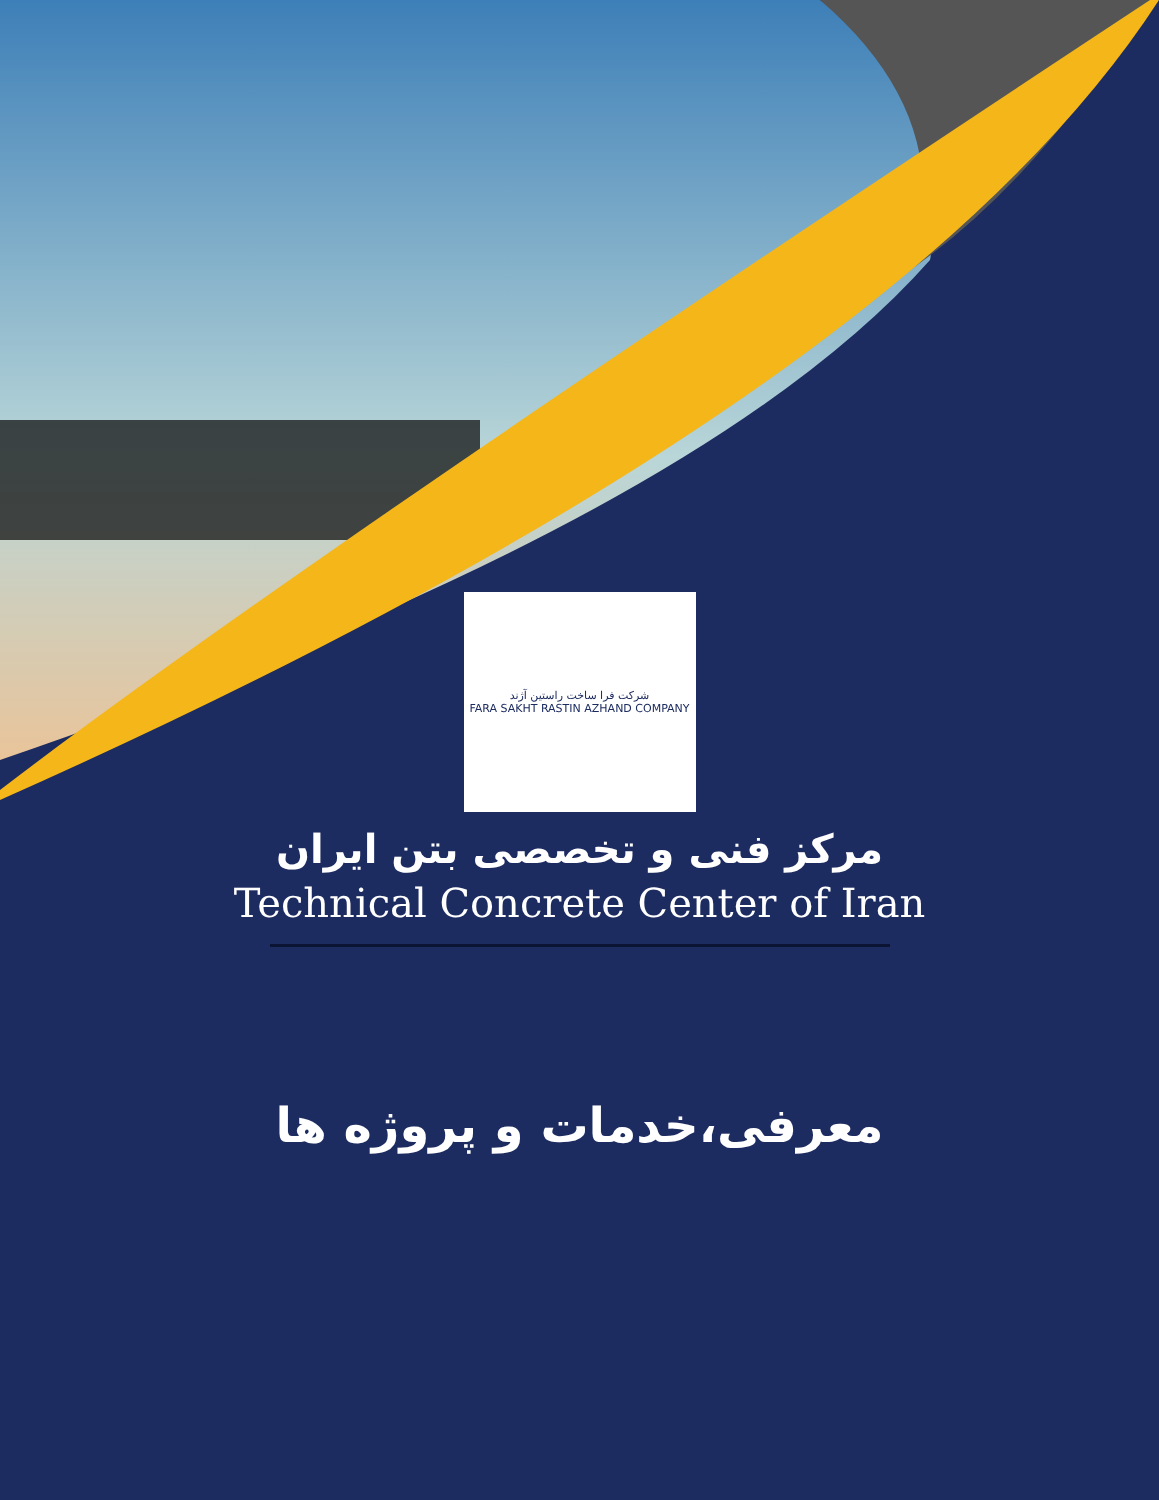شرکت فرا ساخت راستین آژند
FARA SAKHT RASTIN AZHAND COMPANY
مرکز فنی و تخصصی بتن ایران
Technical Concrete Center of Iran
معرفی،خدمات و پروژه ها